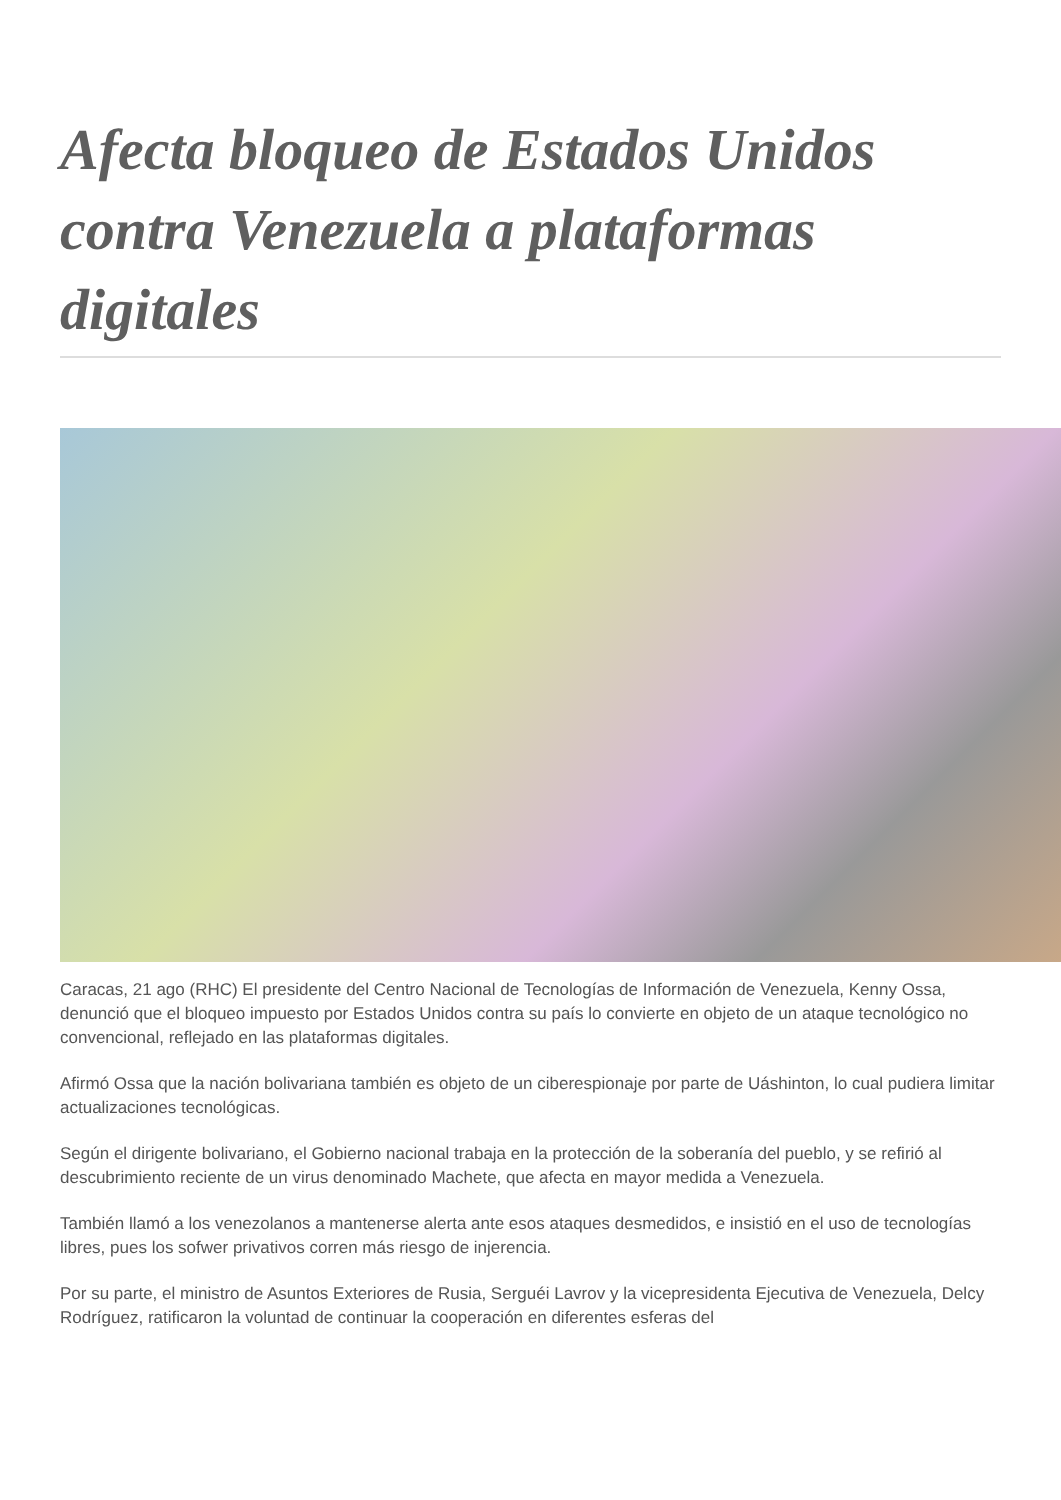Afecta bloqueo de Estados Unidos contra Venezuela a plataformas digitales
Caracas, 21 ago (RHC) El presidente del Centro Nacional de Tecnologías de Información de Venezuela, Kenny Ossa, denunció que el bloqueo impuesto por Estados Unidos contra su país lo convierte en objeto de un ataque tecnológico no convencional, reflejado en las plataformas digitales.
Afirmó Ossa que la nación bolivariana también es objeto de un ciberespionaje por parte de Uáshinton, lo cual pudiera limitar actualizaciones tecnológicas.
Según el dirigente bolivariano, el Gobierno nacional trabaja en la protección de la soberanía del pueblo, y se refirió al descubrimiento reciente de un virus denominado Machete, que afecta en mayor medida a Venezuela.
También llamó a los venezolanos a mantenerse alerta ante esos ataques desmedidos, e insistió en el uso de tecnologías libres, pues los sofwer privativos corren más riesgo de injerencia.
Por su parte, el ministro de Asuntos Exteriores de Rusia, Serguéi Lavrov y la vicepresidenta Ejecutiva de Venezuela, Delcy Rodríguez, ratificaron la voluntad de continuar la cooperación en diferentes esferas del